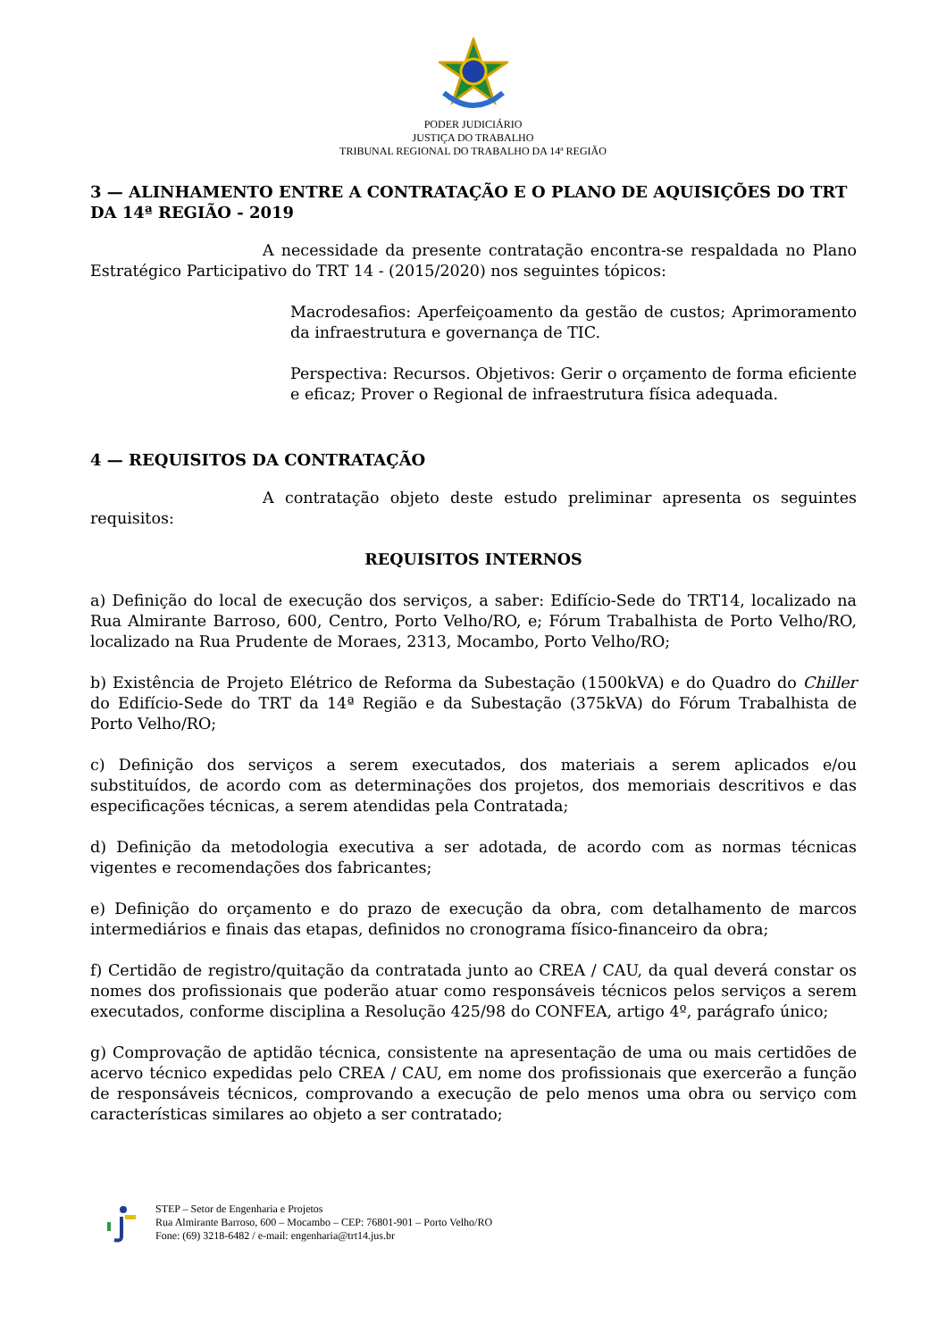PODER JUDICIÁRIO
JUSTIÇA DO TRABALHO
TRIBUNAL REGIONAL DO TRABALHO DA 14ª REGIÃO
3 — ALINHAMENTO ENTRE A CONTRATAÇÃO E O PLANO DE AQUISIÇÕES DO TRT DA 14ª REGIÃO - 2019
A necessidade da presente contratação encontra-se respaldada no Plano Estratégico Participativo do TRT 14 - (2015/2020) nos seguintes tópicos:
Macrodesafios: Aperfeiçoamento da gestão de custos; Aprimoramento da infraestrutura e governança de TIC.
Perspectiva: Recursos. Objetivos: Gerir o orçamento de forma eficiente e eficaz; Prover o Regional de infraestrutura física adequada.
4 — REQUISITOS DA CONTRATAÇÃO
A contratação objeto deste estudo preliminar apresenta os seguintes requisitos:
REQUISITOS INTERNOS
a) Definição do local de execução dos serviços, a saber: Edifício-Sede do TRT14, localizado na Rua Almirante Barroso, 600, Centro, Porto Velho/RO, e; Fórum Trabalhista de Porto Velho/RO, localizado na Rua Prudente de Moraes, 2313, Mocambo, Porto Velho/RO;
b) Existência de Projeto Elétrico de Reforma da Subestação (1500kVA) e do Quadro do Chiller do Edifício-Sede do TRT da 14ª Região e da Subestação (375kVA) do Fórum Trabalhista de Porto Velho/RO;
c) Definição dos serviços a serem executados, dos materiais a serem aplicados e/ou substituídos, de acordo com as determinações dos projetos, dos memoriais descritivos e das especificações técnicas, a serem atendidas pela Contratada;
d) Definição da metodologia executiva a ser adotada, de acordo com as normas técnicas vigentes e recomendações dos fabricantes;
e) Definição do orçamento e do prazo de execução da obra, com detalhamento de marcos intermediários e finais das etapas, definidos no cronograma físico-financeiro da obra;
f) Certidão de registro/quitação da contratada junto ao CREA / CAU, da qual deverá constar os nomes dos profissionais que poderão atuar como responsáveis técnicos pelos serviços a serem executados, conforme disciplina a Resolução 425/98 do CONFEA, artigo 4º, parágrafo único;
g) Comprovação de aptidão técnica, consistente na apresentação de uma ou mais certidões de acervo técnico expedidas pelo CREA / CAU, em nome dos profissionais que exercerão a função de responsáveis técnicos, comprovando a execução de pelo menos uma obra ou serviço com características similares ao objeto a ser contratado;
STEP – Setor de Engenharia e Projetos
Rua Almirante Barroso, 600 – Mocambo – CEP: 76801-901 – Porto Velho/RO
Fone: (69) 3218-6482 / e-mail: engenharia@trt14.jus.br